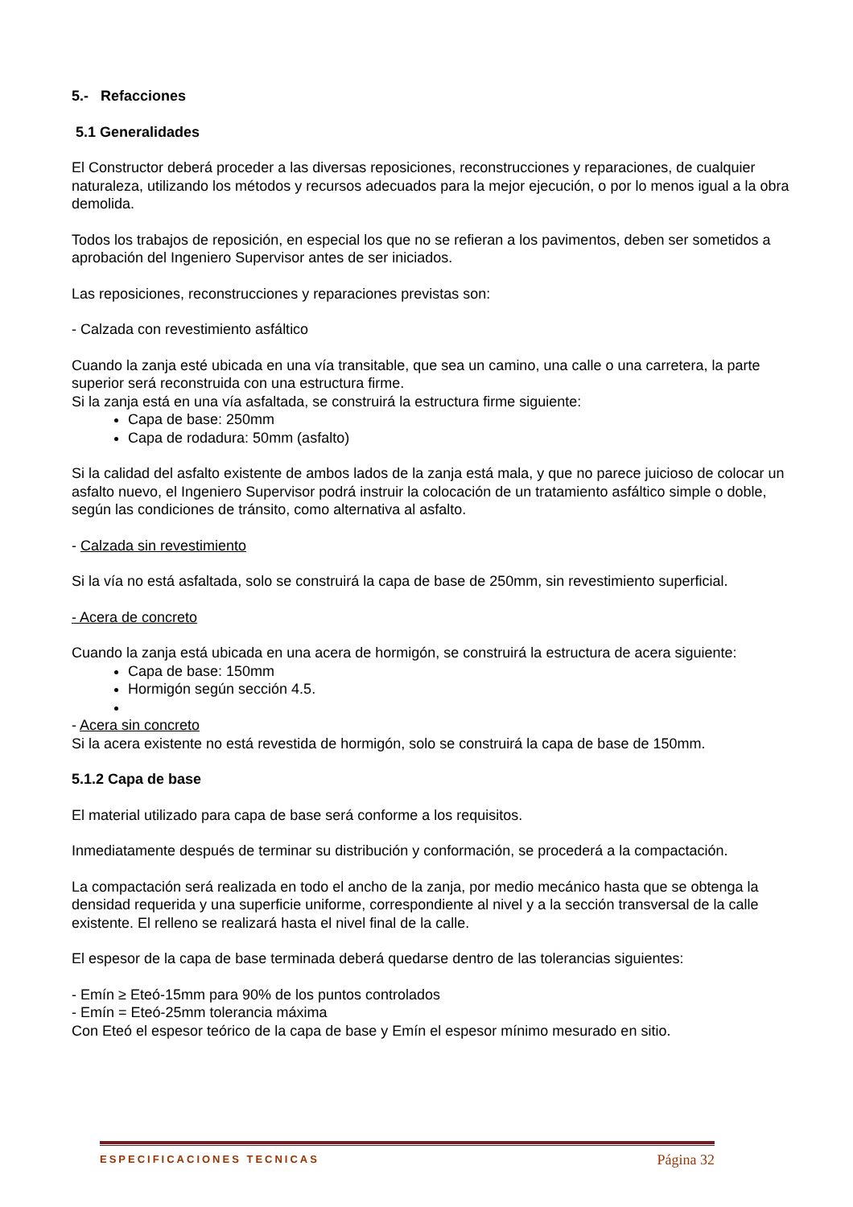5.- Refacciones
5.1 Generalidades
El Constructor deberá proceder a las diversas reposiciones, reconstrucciones y reparaciones, de cualquier naturaleza, utilizando los métodos y recursos adecuados para la mejor ejecución, o por lo menos igual a la obra demolida.
Todos los trabajos de reposición, en especial los que no se refieran a los pavimentos, deben ser sometidos a aprobación del Ingeniero Supervisor antes de ser iniciados.
Las reposiciones, reconstrucciones y reparaciones previstas son:
- Calzada con revestimiento asfáltico
Cuando la zanja esté ubicada en una vía transitable, que sea un camino, una calle o una carretera, la parte superior será reconstruida con una estructura firme.
Si la zanja está en una vía asfaltada, se construirá la estructura firme siguiente:
Capa de base: 250mm
Capa de rodadura: 50mm (asfalto)
Si la calidad del asfalto existente de ambos lados de la zanja está mala, y que no parece juicioso de colocar un asfalto nuevo, el Ingeniero Supervisor podrá instruir la colocación de un tratamiento asfáltico simple o doble, según las condiciones de tránsito, como alternativa al asfalto.
- Calzada sin revestimiento
Si la vía no está asfaltada, solo se construirá la capa de base de 250mm, sin revestimiento superficial.
- Acera de concreto
Cuando la zanja está ubicada en una acera de hormigón, se construirá la estructura de acera siguiente:
Capa de base: 150mm
Hormigón según sección 4.5.
- Acera sin concreto
Si la acera existente no está revestida de hormigón, solo se construirá la capa de base de 150mm.
5.1.2 Capa de base
El material utilizado para capa de base será conforme a los requisitos.
Inmediatamente después de terminar su distribución y conformación, se procederá a la compactación.
La compactación será realizada en todo el ancho de la zanja, por medio mecánico hasta que se obtenga la densidad requerida y una superficie uniforme, correspondiente al nivel y a la sección transversal de la calle existente. El relleno se realizará hasta el nivel final de la calle.
El espesor de la capa de base terminada deberá quedarse dentro de las tolerancias siguientes:
- Emín ≥ Eteó-15mm para 90% de los puntos controlados
- Emín = Eteó-25mm tolerancia máxima
Con Eteó el espesor teórico de la capa de base y Emín el espesor mínimo mesurado en sitio.
ESPECIFICACIONES TECNICAS Página 32